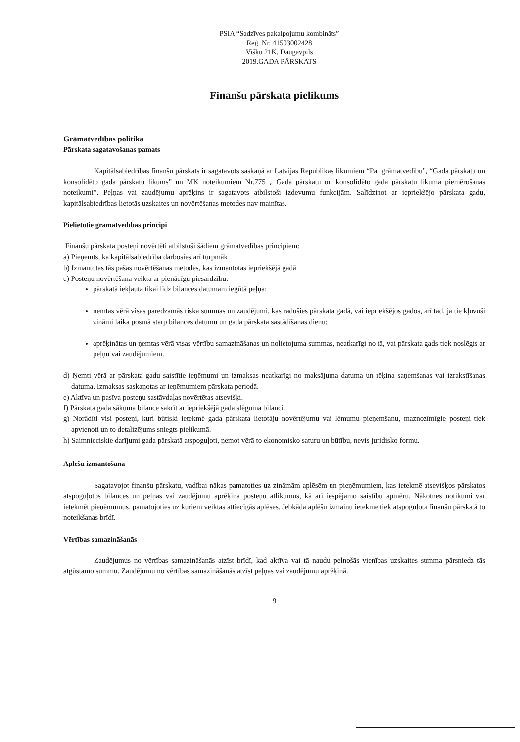PSIA “Sadzīves pakalpojumu kombināts”
Reģ. Nr. 41503002428
Višķu 21K, Daugavpils
2019.GADA PĀRSKATS
Finanšu pārskata pielikums
Grāmatvedības politika
Pārskata sagatavošanas pamats
Kapitālsabiedrības finanšu pārskats ir sagatavots saskaņā ar Latvijas Republikas likumiem “Par grāmatvedību”, “Gada pārskatu un konsolidēto gada pārskatu likums” un MK noteikumiem Nr.775 „ Gada pārskatu un konsolidēto gada pārskatu likuma piemērošanas noteikumi”. Peļņas vai zaudējumu aprēķins ir sagatavots atbilstoši izdevumu funkcijām. Salīdzinot ar iepriekšējo pārskata gadu, kapitālsabiedrības lietotās uzskaites un novērtēšanas metodes nav mainītas.
Pielietotie grāmatvedības principi
Finanšu pārskata posteņi novērtēti atbilstoši šādiem grāmatvedības principiem:
a) Pieņemts, ka kapitālsabiedrība darbosies arī turpmāk
b) Izmantotas tās pašas novērtēšanas metodes, kas izmantotas iepriekšējā gadā
c) Posteņu novērtēšana veikta ar pienācīgu piesardzību:
pārskatā iekļauta tikai līdz bilances datumam iegūtā peļņa;
ņemtas vērā visas paredzamās riska summas un zaudējumi, kas radušies pārskata gadā, vai iepriekšējos gados, arī tad, ja tie kļuvuši zināmi laika posmā starp bilances datumu un gada pārskata sastādīšanas dienu;
aprēķinātas un ņemtas vērā visas vērtību samazināšanas un nolietojuma summas, neatkarīgi no tā, vai pārskata gads tiek noslēgts ar peļņu vai zaudējumiem.
d) Ņemti vērā ar pārskata gadu saistītie ieņēmumi un izmaksas neatkarīgi no maksājuma datuma un rēķina saņemšanas vai izrakstīšanas datuma. Izmaksas saskaņotas ar ieņēmumiem pārskata periodā.
e) Aktīva un pasīva posteņu sastāvdaļas novērtētas atsevišķi.
f) Pārskata gada sākuma bilance sakrīt ar iepriekšējā gada slēguma bilanci.
g) Norādīti visi posteņi, kuri būtiski ietekmē gada pārskata lietotāju novērtējumu vai lēmumu pieņemšanu, maznozīmīgie posteņi tiek apvienoti un to detalizējums sniegts pielikumā.
h) Saimnieciskie darījumi gada pārskatā atspoguļoti, ņemot vērā to ekonomisko saturu un būtību, nevis juridisko formu.
Aplēšu izmantošana
Sagatavojot finanšu pārskatu, vadībai nākas pamatoties uz zināmām aplēsēm un pieņēmumiem, kas ietekmē atsevišķos pārskatos atspoguļotos bilances un peļņas vai zaudējumu aprēķina posteņu atlikumus, kā arī iespējamo saistību apmēru. Nākotnes notikumi var ietekmēt pieņēmumus, pamatojoties uz kuriem veiktas attiecīgās aplēses. Jebkāda aplēšu izmaiņu ietekme tiek atspoguļota finanšu pārskatā to noteikšanas brīdī.
Vērtības samazināšanās
Zaudējumus no vērtības samazināšanās atzīst brīdī, kad aktīva vai tā naudu pelnošās vienības uzskaites summa pārsniedz tās atgūstamo summu. Zaudējumu no vērtības samazināšanās atzīst peļņas vai zaudējumu aprēķinā.
9